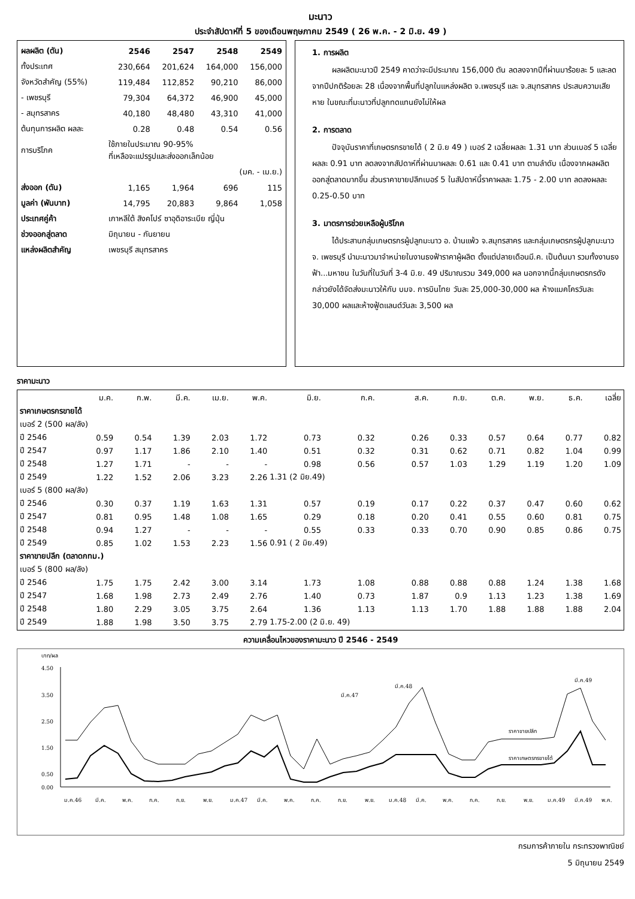มะนาว
ประจำสัปดาห์ที่ 5 ของเดือนพฤษภาคม 2549 ( 26 พ.ค. - 2 มิ.ย. 49 )
| ผลผลิต (ตัน) | 2546 | 2547 | 2548 | 2549 |
| --- | --- | --- | --- | --- |
| ทั้งประเทศ | 230,664 | 201,624 | 164,000 | 156,000 |
| จังหวัดสำคัญ (55%) | 119,484 | 112,852 | 90,210 | 86,000 |
| - เพชรบุรี | 79,304 | 64,372 | 46,900 | 45,000 |
| - สมุทรสาคร | 40,180 | 48,480 | 43,310 | 41,000 |
| ต้นทุนการผลิต ผลละ | 0.28 | 0.48 | 0.54 | 0.56 |
| การบริโภค | ใช้ภายในประมาณ 90-95% ที่เหลือจะแปรรูปและส่งออกเล็กน้อย | | | |
| | (มค. - เม.ย.) | | | |
| ส่งออก (ตัน) | 1,165 | 1,964 | 696 | 115 |
| มูลค่า (พันบาท) | 14,795 | 20,883 | 9,864 | 1,058 |
| ประเทศคู่ค้า | เกาหลีใต้ สิงคโปร์ ซาอุดิอาระเบีย ญี่ปุ่น | | | |
| ช่วงออกสู่ตลาด | มิถุนายน - กันยายน | | | |
| แหล่งผลิตสำคัญ | เพชรบุรี สมุทรสาคร | | | |
1. การผลิต
ผลผลิตมะนาวปี 2549 คาดว่าจะมีประมาณ 156,000 ตัน ลดลงจากปีที่ผ่านมาร้อยละ 5 และลดจากปีปกติร้อยละ 28 เนื่องจากพื้นที่ปลูกในแหล่งผลิต จ.เพชรบุรี และ จ.สมุทรสาคร ประสบความเสียหาย ในขณะที่มะนาวที่ปลูกทดแทนยังไม่ให้ผล
2. การตลาด
ปัจจุบันราคาที่เกษตรกรขายได้ ( 2 มิ.ย 49 ) เบอร์ 2 เฉลี่ยผลละ 1.31 บาท ส่วนเบอร์ 5 เฉลี่ยผลละ 0.91 บาท ลดลงจากสัปดาห์ที่ผ่านมาผลละ 0.61 และ 0.41 บาท ตามลำดับ เนื่องจากผลผลิตออกสู่ตลาดมากขึ้น ส่วนราคาขายปลีกเบอร์ 5 ในสัปดาห์นี้ราคาผลละ 1.75 - 2.00 บาท ลดลงผลละ 0.25-0.50 บาท
3. มาตรการช่วยเหลือผู้บริโภค
ได้ประสานกลุ่มเกษตรกรผู้ปลูกมะนาว อ. บ้านแพ้ว จ.สมุทรสาคร และกลุ่มเกษตรกรผู้ปลูกมะนาว จ. เพชรบุรี นำมะนาวมาจำหน่ายในงานธงฟ้าราคาผู้ผลิต ตั้งแต่ปลายเดือนมี.ค. เป็นต้นมา รวมทั้งงานธงฟ้า...มหาชน ในวันที่ในวันที่ 3-4 มิ.ย. 49 ปริมาณรวม 349,000 ผล นอกจากนี้กลุ่มเกษตรกรดังกล่าวยังได้จัดส่งมะนาวให้กับ บมจ. การบินไทย วันละ 25,000-30,000 ผล ห้างแมคโครวันละ 30,000 ผลและห้างฟู้ดแลนด์วันละ 3,500 ผล
ราคามะนาว
| | ม.ค. | ก.พ. | มี.ค. | เม.ย. | พ.ค. | มิ.ย. | ก.ค. | ส.ค. | ก.ย. | ต.ค. | พ.ย. | ธ.ค. | เฉลี่ย |
| --- | --- | --- | --- | --- | --- | --- | --- | --- | --- | --- | --- | --- | --- |
| ราคาเกษตรกรขายได้ | | | | | | | | | | | | | |
| เบอร์ 2 (500 ผล/ลัง) | | | | | | | | | | | | | |
| ปี 2546 | 0.59 | 0.54 | 1.39 | 2.03 | 1.72 | 0.73 | 0.32 | 0.26 | 0.33 | 0.57 | 0.64 | 0.77 | 0.82 |
| ปี 2547 | 0.97 | 1.17 | 1.86 | 2.10 | 1.40 | 0.51 | 0.32 | 0.31 | 0.62 | 0.71 | 0.82 | 1.04 | 0.99 |
| ปี 2548 | 1.27 | 1.71 | - | - | - | 0.98 | 0.56 | 0.57 | 1.03 | 1.29 | 1.19 | 1.20 | 1.09 |
| ปี 2549 | 1.22 | 1.52 | 2.06 | 3.23 | 2.26 | 1.31 (2 มิย.49) | | | | | | | |
| เบอร์ 5 (800 ผล/ลัง) | | | | | | | | | | | | | |
| ปี 2546 | 0.30 | 0.37 | 1.19 | 1.63 | 1.31 | 0.57 | 0.19 | 0.17 | 0.22 | 0.37 | 0.47 | 0.60 | 0.62 |
| ปี 2547 | 0.81 | 0.95 | 1.48 | 1.08 | 1.65 | 0.29 | 0.18 | 0.20 | 0.41 | 0.55 | 0.60 | 0.81 | 0.75 |
| ปี 2548 | 0.94 | 1.27 | - | - | - | 0.55 | 0.33 | 0.33 | 0.70 | 0.90 | 0.85 | 0.86 | 0.75 |
| ปี 2549 | 0.85 | 1.02 | 1.53 | 2.23 | 1.56 | 0.91 ( 2 มิย.49) | | | | | | | |
| ราคาขายปลีก (ตลาดกทม.) | | | | | | | | | | | | | |
| เบอร์ 5 (800 ผล/ลัง) | | | | | | | | | | | | | |
| ปี 2546 | 1.75 | 1.75 | 2.42 | 3.00 | 3.14 | 1.73 | 1.08 | 0.88 | 0.88 | 0.88 | 1.24 | 1.38 | 1.68 |
| ปี 2547 | 1.68 | 1.98 | 2.73 | 2.49 | 2.76 | 1.40 | 0.73 | 1.87 | 0.9 | 1.13 | 1.23 | 1.38 | 1.69 |
| ปี 2548 | 1.80 | 2.29 | 3.05 | 3.75 | 2.64 | 1.36 | 1.13 | 1.13 | 1.70 | 1.88 | 1.88 | 1.88 | 2.04 |
| ปี 2549 | 1.88 | 1.98 | 3.50 | 3.75 | 2.79 | 1.75-2.00 (2 มิ.ย. 49) | | | | | | | |
ความเคลื่อนไหวของราคามะนาว ปี 2546 - 2549
บาท/ผล
4.50
3.50
2.50
1.50
0.50
0.00
มี.ค.47
มี.ค.48
มี.ค.49
ราคาขายปลีก
ราคาเกษตรกรขายได้
ม.ค.46
มี.ค.
พ.ค.
ก.ค.
ก.ย.
พ.ย.
ม.ค.47
มี.ค.
พ.ค.
ก.ค.
ก.ย.
พ.ย.
ม.ค.48
มี.ค.
พ.ค.
ก.ค.
ก.ย.
พ.ย.
ม.ค.49
มี.ค.49
พ.ค.
กรมการค้าภายใน กระทรวงพาณิชย์
5 มิถุนายน 2549